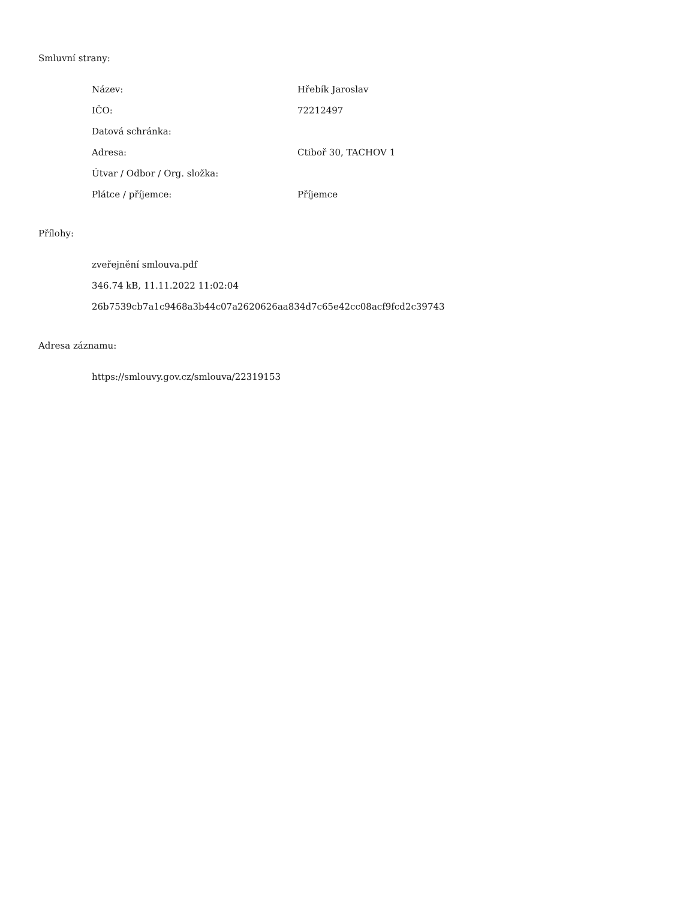Smluvní strany:
| Název: | Hřebík Jaroslav |
| IČO: | 72212497 |
| Datová schránka: | |
| Adresa: | Ctiboř 30, TACHOV 1 |
| Útvar / Odbor / Org. složka: | |
| Plátce / příjemce: | Příjemce |
Přílohy:
zveřejnění smlouva.pdf
346.74 kB, 11.11.2022 11:02:04
26b7539cb7a1c9468a3b44c07a2620626aa834d7c65e42cc08acf9fcd2c39743
Adresa záznamu:
https://smlouvy.gov.cz/smlouva/22319153